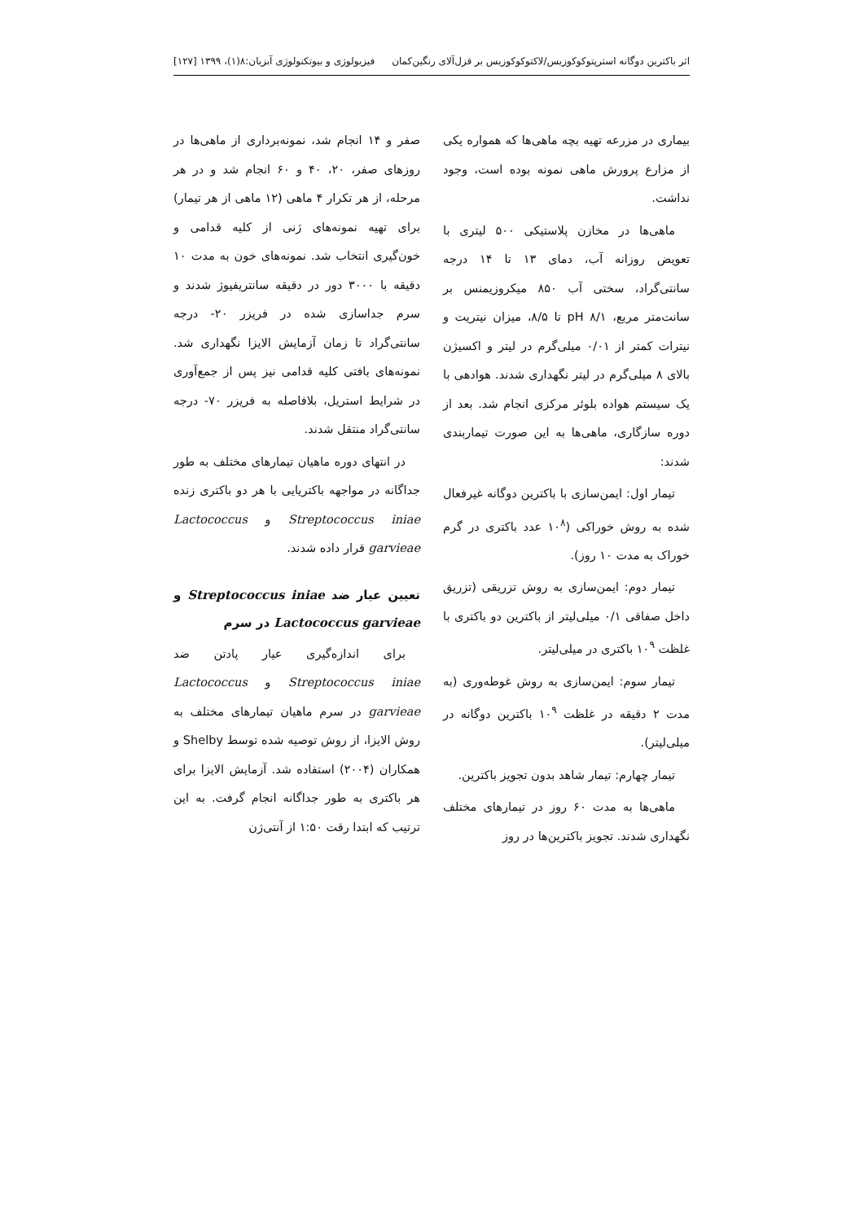اثر باکترین دوگانه استرپتوکوکوزیس/لاکتوکوکوزیس بر قزل‌آلای رنگین‌کمان فیزیولوژی و بیوتکنولوژی آبزیان:۸(۱)، ۱۳۹۹ [۱۲۷]
بیماری در مزرعه تهیه بچه ماهی‌ها که همواره یکی از مزارع پرورش ماهی نمونه بوده است، وجود نداشت.
ماهی‌ها در مخازن پلاستیکی ۵۰۰ لیتری با تعویض روزانه آب، دمای ۱۳ تا ۱۴ درجه سانتی‌گراد، سختی آب ۸۵۰ میکروزیمنس بر سانت‌متر مربع، pH ۸/۱ تا ۸/۵، میزان نیتریت و نیترات کمتر از ۰/۰۱ میلی‌گرم در لیتر و اکسیژن بالای ۸ میلی‌گرم در لیتر نگهداری شدند. هوادهی با یک سیستم هواده بلوئر مرکزی انجام شد. بعد از دوره سازگاری، ماهی‌ها به این صورت تیماربندی شدند:
تیمار اول: ایمن‌سازی با باکترین دوگانه غیرفعال شده به روش خوراکی (۱۰<sup>۸</sup> عدد باکتری در گرم خوراک به مدت ۱۰ روز).
تیمار دوم: ایمن‌سازی به روش تزریقی (تزریق داخل صفاقی ۰/۱ میلی‌لیتر از باکترین دو باکتری با غلظت ۱۰<sup>۹</sup> باکتری در میلی‌لیتر.
تیمار سوم: ایمن‌سازی به روش غوطه‌وری (به مدت ۲ دقیقه در غلظت ۱۰<sup>۹</sup> باکترین دوگانه در میلی‌لیتر).
تیمار چهارم: تیمار شاهد بدون تجویز باکترین.
ماهی‌ها به مدت ۶۰ روز در تیمارهای مختلف نگهداری شدند. تجویز باکترین‌ها در روز
صفر و ۱۴ انجام شد، نمونه‌برداری از ماهی‌ها در روزهای صفر، ۲۰، ۴۰ و ۶۰ انجام شد و در هر مرحله، از هر تکرار ۴ ماهی (۱۲ ماهی از هر تیمار) برای تهیه نمونه‌های ژنی از کلیه قدامی و خون‌گیری انتخاب شد. نمونه‌های خون به مدت ۱۰ دقیقه با ۳۰۰۰ دور در دقیقه سانتریفیوژ شدند و سرم جداسازی شده در فریزر ۲۰- درجه سانتی‌گراد تا زمان آزمایش الایزا نگهداری شد. نمونه‌های بافتی کلیه قدامی نیز پس از جمع‌آوری در شرایط استریل، بلافاصله به فریزر ۷۰- درجه سانتی‌گراد منتقل شدند.
در انتهای دوره ماهیان تیمارهای مختلف به طور جداگانه در مواجهه باکتریایی با هر دو باکتری زنده Streptococcus iniae و Lactococcus garvieae قرار داده شدند.
تعیین عیار ضد Streptococcus iniae و Lactococcus garvieae در سرم
برای اندازه‌گیری عیار پادتن ضد Streptococcus iniae و Lactococcus garvieae در سرم ماهیان تیمارهای مختلف به روش الایزا، از روش توصیه شده توسط Shelby و همکاران (۲۰۰۴) استفاده شد. آزمایش الایزا برای هر باکتری به طور جداگانه انجام گرفت. به این ترتیب که ابتدا رقت ۱:۵۰ از آنتی‌ژن